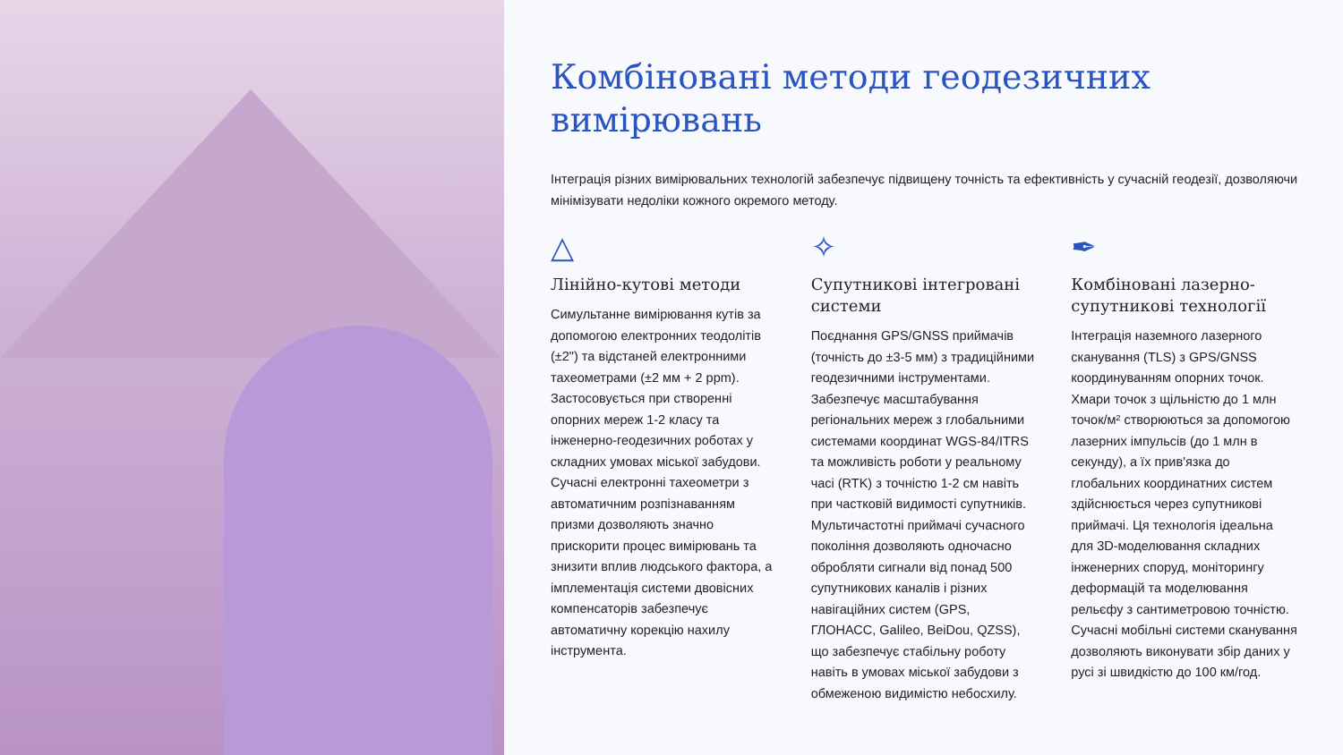Комбіновані методи геодезичних вимірювань
Інтеграція різних вимірювальних технологій забезпечує підвищену точність та ефективність у сучасній геодезії, дозволяючи мінімізувати недоліки кожного окремого методу.
△
Лінійно-кутові методи
Симультанне вимірювання кутів за допомогою електронних теодолітів (±2") та відстаней електронними тахеометрами (±2 мм + 2 ppm). Застосовується при створенні опорних мереж 1-2 класу та інженерно-геодезичних роботах у складних умовах міської забудови. Сучасні електронні тахеометри з автоматичним розпізнаванням призми дозволяють значно прискорити процес вимірювань та знизити вплив людського фактора, а імплементація системи двовісних компенсаторів забезпечує автоматичну корекцію нахилу інструмента.
✧
Супутникові інтегровані системи
Поєднання GPS/GNSS приймачів (точність до ±3-5 мм) з традиційними геодезичними інструментами. Забезпечує масштабування регіональних мереж з глобальними системами координат WGS-84/ITRS та можливість роботи у реальному часі (RTK) з точністю 1-2 см навіть при частковій видимості супутників. Мультичастотні приймачі сучасного покоління дозволяють одночасно обробляти сигнали від понад 500 супутникових каналів і різних навігаційних систем (GPS, ГЛОНАСС, Galileo, BeiDou, QZSS), що забезпечує стабільну роботу навіть в умовах міської забудови з обмеженою видимістю небосхилу.
✒
Комбіновані лазерно-супутникові технології
Інтеграція наземного лазерного сканування (TLS) з GPS/GNSS координуванням опорних точок. Хмари точок з щільністю до 1 млн точок/м² створюються за допомогою лазерних імпульсів (до 1 млн в секунду), а їх прив'язка до глобальних координатних систем здійснюється через супутникові приймачі. Ця технологія ідеальна для 3D-моделювання складних інженерних споруд, моніторингу деформацій та моделювання рельєфу з сантиметровою точністю. Сучасні мобільні системи сканування дозволяють виконувати збір даних у русі зі швидкістю до 100 км/год.